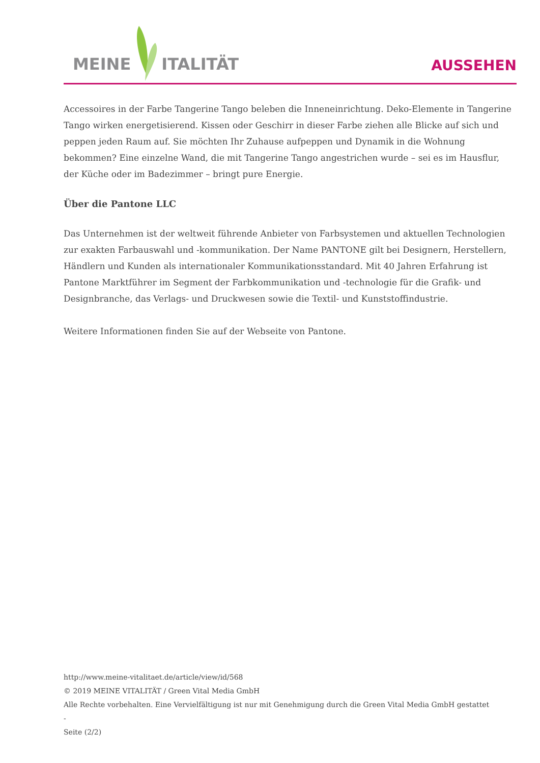MEINE ITALITÄT
AUSSEHEN
Accessoires in der Farbe Tangerine Tango beleben die Inneneinrichtung. Deko-Elemente in Tangerine Tango wirken energetisierend. Kissen oder Geschirr in dieser Farbe ziehen alle Blicke auf sich und peppen jeden Raum auf. Sie möchten Ihr Zuhause aufpeppen und Dynamik in die Wohnung bekommen? Eine einzelne Wand, die mit Tangerine Tango angestrichen wurde – sei es im Hausflur, der Küche oder im Badezimmer – bringt pure Energie.
Über die Pantone LLC
Das Unternehmen ist der weltweit führende Anbieter von Farbsystemen und aktuellen Technologien zur exakten Farbauswahl und -kommunikation. Der Name PANTONE gilt bei Designern, Herstellern, Händlern und Kunden als internationaler Kommunikationsstandard. Mit 40 Jahren Erfahrung ist Pantone Marktführer im Segment der Farbkommunikation und -technologie für die Grafik- und Designbranche, das Verlags- und Druckwesen sowie die Textil- und Kunststoffindustrie.
Weitere Informationen finden Sie auf der Webseite von Pantone.
http://www.meine-vitalitaet.de/article/view/id/568
© 2019 MEINE VITALITÄT / Green Vital Media GmbH
Alle Rechte vorbehalten. Eine Vervielfältigung ist nur mit Genehmigung durch die Green Vital Media GmbH gestattet
-
Seite (2/2)